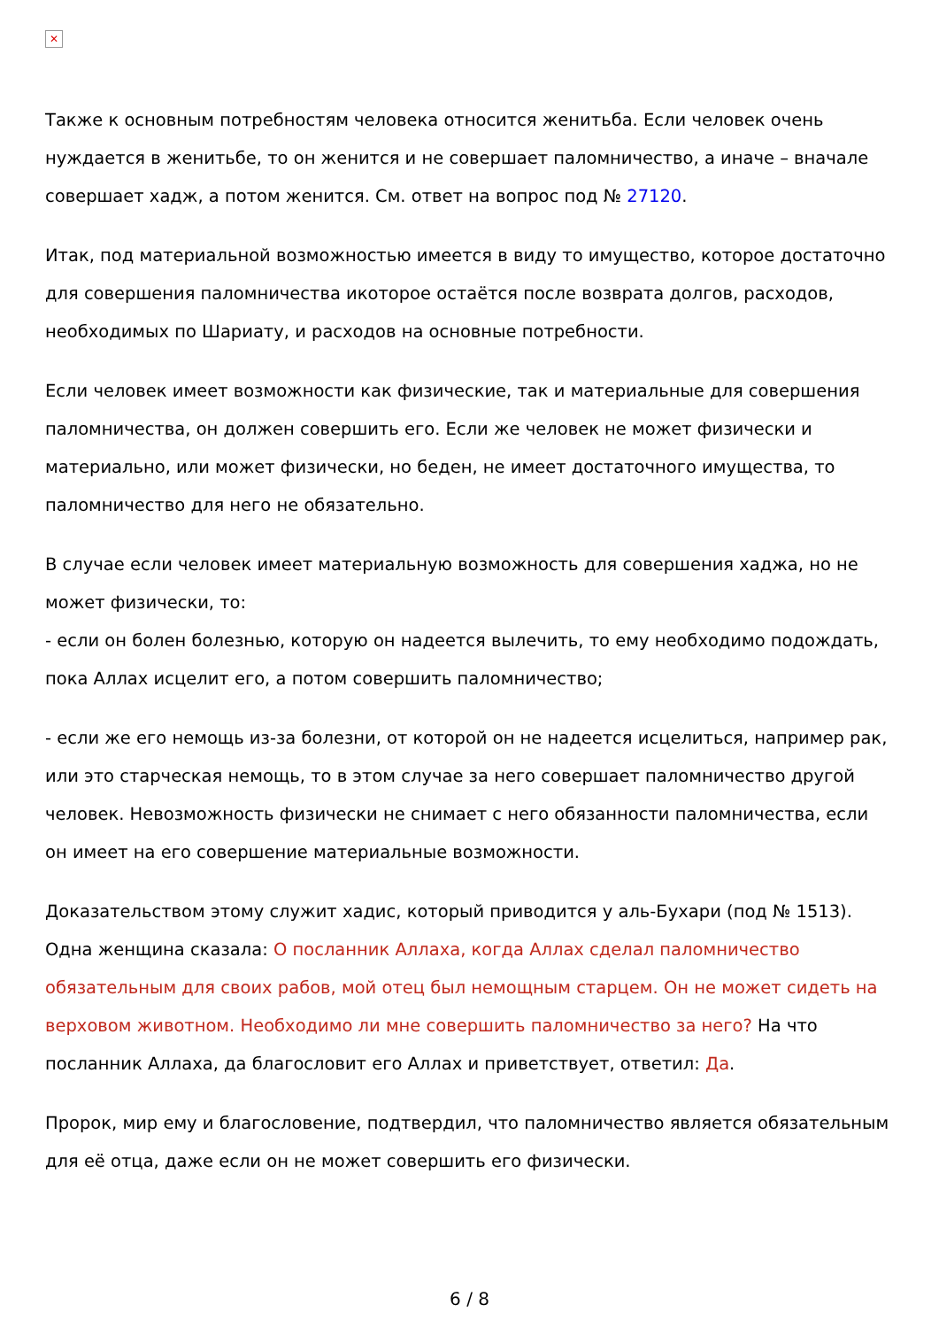✕
Также к основным потребностям человека относится женитьба. Если человек очень нуждается в женитьбе, то он женится и не совершает паломничество, а иначе – вначале совершает хадж, а потом женится. См. ответ на вопрос под № 27120.
Итак, под материальной возможностью имеется в виду то имущество, которое достаточно для совершения паломничества икоторое остаётся после возврата долгов, расходов, необходимых по Шариату, и расходов на основные потребности.
Если человек имеет возможности как физические, так и материальные для совершения паломничества, он должен совершить его. Если же человек не может физически и материально, или может физически, но беден, не имеет достаточного имущества, то паломничество для него не обязательно.
В случае если человек имеет материальную возможность для совершения хаджа, но не может физически, то:
- если он болен болезнью, которую он надеется вылечить, то ему необходимо подождать, пока Аллах исцелит его, а потом совершить паломничество;
- если же его немощь из-за болезни, от которой он не надеется исцелиться, например рак, или это старческая немощь, то в этом случае за него совершает паломничество другой человек. Невозможность физически не снимает с него обязанности паломничества, если он имеет на его совершение материальные возможности.
Доказательством этому служит хадис, который приводится у аль-Бухари (под № 1513). Одна женщина сказала: О посланник Аллаха, когда Аллах сделал паломничество обязательным для своих рабов, мой отец был немощным старцем. Он не может сидеть на верховом животном. Необходимо ли мне совершить паломничество за него? На что посланник Аллаха, да благословит его Аллах и приветствует, ответил: Да.
Пророк, мир ему и благословение, подтвердил, что паломничество является обязательным для её отца, даже если он не может совершить его физически.
6 / 8